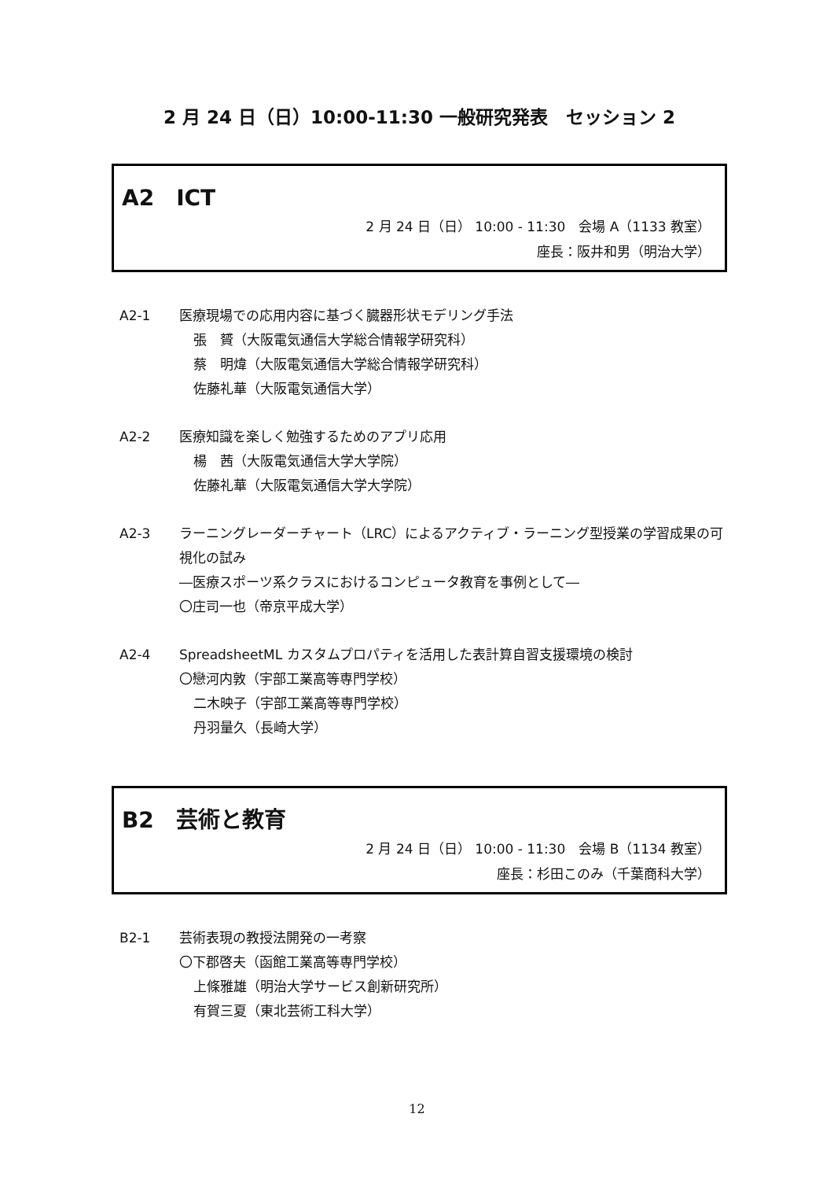2 月 24 日（日）10:00-11:30 一般研究発表　セッション 2
A2　ICT
2 月 24 日（日） 10:00 - 11:30　会場 A（1133 教室）
座長：阪井和男（明治大学）
A2-1 医療現場での応用内容に基づく臓器形状モデリング手法
張　贇（大阪電気通信大学総合情報学研究科）
蔡　明煒（大阪電気通信大学総合情報学研究科）
佐藤礼華（大阪電気通信大学）
A2-2 医療知識を楽しく勉強するためのアプリ応用
楊　茜（大阪電気通信大学大学院）
佐藤礼華（大阪電気通信大学大学院）
A2-3 ラーニングレーダーチャート（LRC）によるアクティブ・ラーニング型授業の学習成果の可視化の試み
―医療スポーツ系クラスにおけるコンピュータ教育を事例として―
〇庄司一也（帝京平成大学）
A2-4 SpreadsheetML カスタムプロパティを活用した表計算自習支援環境の検討
〇戀河内敦（宇部工業高等専門学校）
二木映子（宇部工業高等専門学校）
丹羽量久（長崎大学）
B2　芸術と教育
2 月 24 日（日） 10:00 - 11:30　会場 B（1134 教室）
座長：杉田このみ（千葉商科大学）
B2-1 芸術表現の教授法開発の一考察
〇下郡啓夫（函館工業高等専門学校）
上條雅雄（明治大学サービス創新研究所）
有賀三夏（東北芸術工科大学）
12